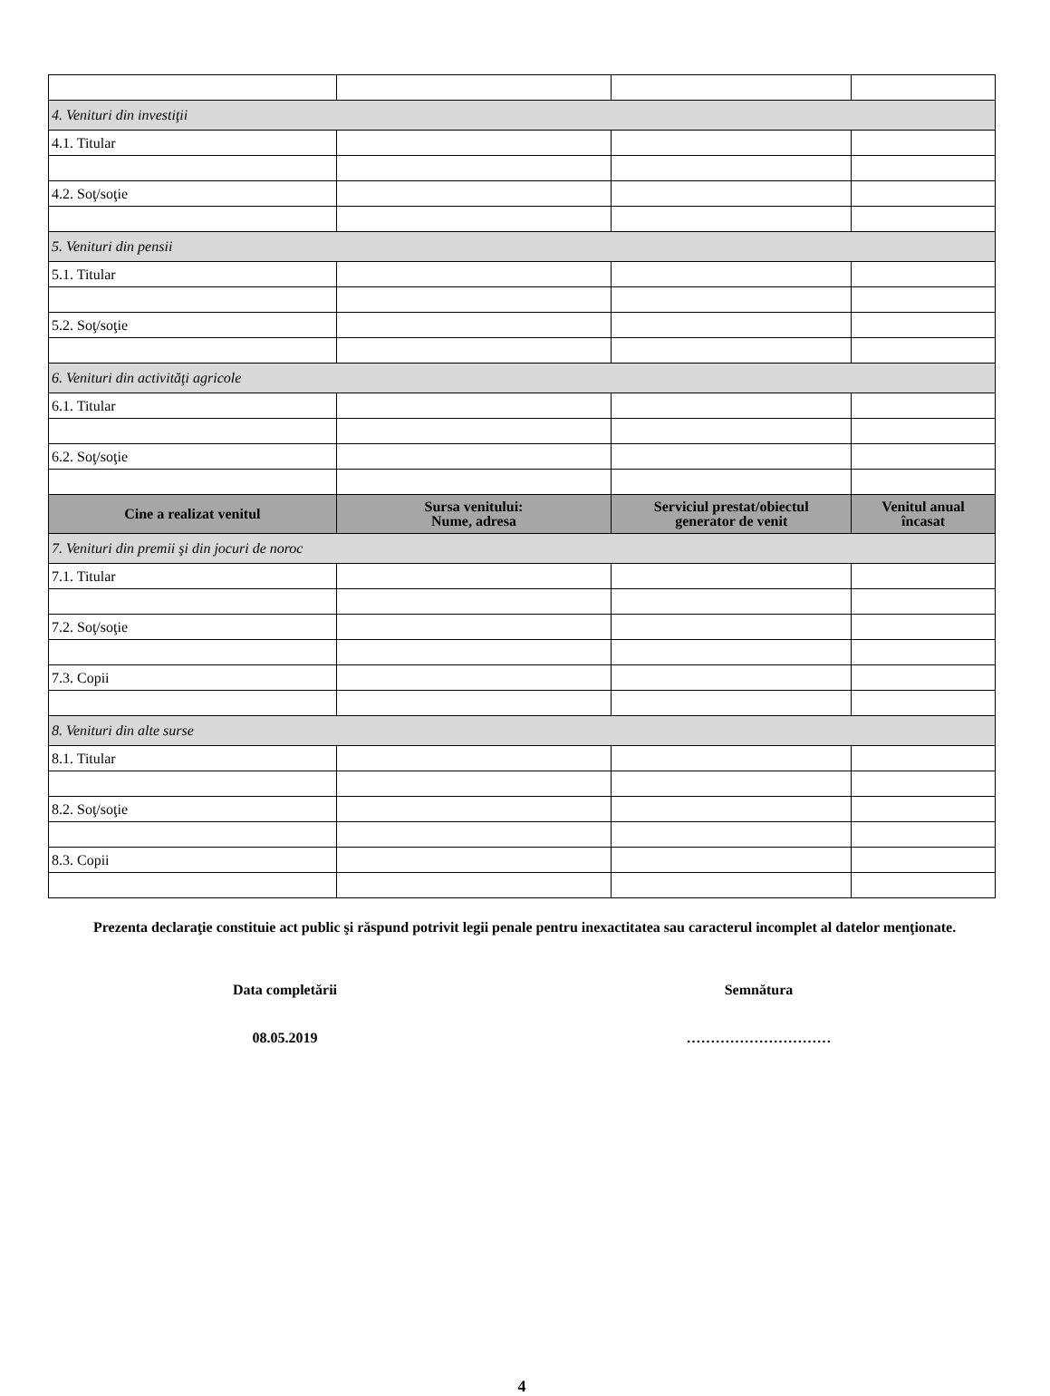| 4. Venituri din investiţii | | | |
| 4.1. Titular | | | |
| 4.2. Soţ/soţie | | | |
| 5. Venituri din pensii | | | |
| 5.1. Titular | | | |
| 5.2. Soţ/soţie | | | |
| 6. Venituri din activităţi agricole | | | |
| 6.1. Titular | | | |
| 6.2. Soţ/soţie | | | |
| Cine a realizat venitul | Sursa venitului: Nume, adresa | Serviciul prestat/obiectul generator de venit | Venitul anual încasat |
| 7. Venituri din premii şi din jocuri de noroc | | | |
| 7.1. Titular | | | |
| 7.2. Soţ/soţie | | | |
| 7.3. Copii | | | |
| 8. Venituri din alte surse | | | |
| 8.1. Titular | | | |
| 8.2. Soţ/soţie | | | |
| 8.3. Copii | | | |
Prezenta declaraţie constituie act public şi răspund potrivit legii penale pentru inexactitatea sau caracterul incomplet al datelor menţionate.
Data completării
08.05.2019
Semnătura
…………………………
4